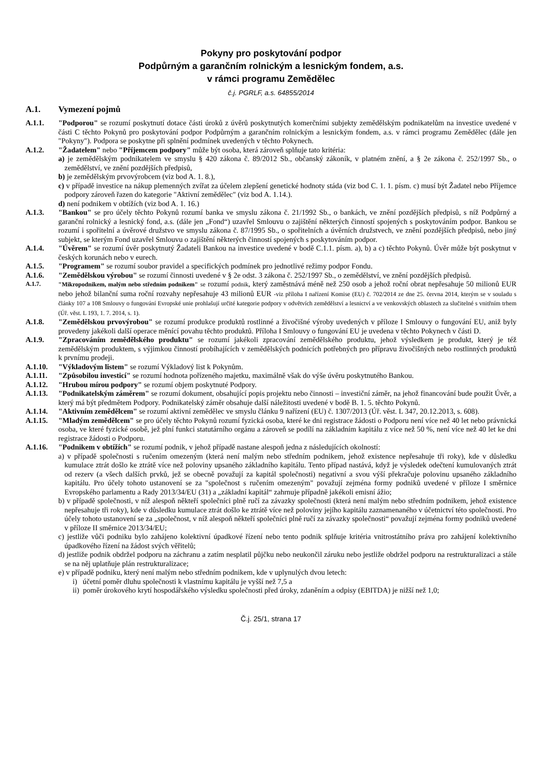Pokyny pro poskytování podpor
Podpůrným a garančním rolnickým a lesnickým fondem, a.s.
v rámci programu Zemědělec
č.j. PGRLF, a.s. 64855/2014
A.1. Vymezení pojmů
A.1.1. "Podporou" se rozumí poskytnutí dotace části úroků z úvěrů poskytnutých komerčními subjekty zemědělským podnikatelům na investice uvedené v části C těchto Pokynů pro poskytování podpor Podpůrným a garančním rolnickým a lesnickým fondem, a.s. v rámci programu Zemědělec (dále jen "Pokyny"). Podpora se poskytne při splnění podmínek uvedených v těchto Pokynech.
A.1.2. "Žadatelem" nebo "Příjemcem podpory" může být osoba, která zároveň splňuje tato kritéria:
a) je zemědělským podnikatelem ve smyslu § 420 zákona č. 89/2012 Sb., občanský zákoník, v platném znění, a § 2e zákona č. 252/1997 Sb., o zemědělství, ve znění pozdějších předpisů,
b) je zemědělským prvovýrobcem (viz bod A. 1. 8.),
c) v případě investice na nákup plemenných zvířat za účelem zlepšení genetické hodnoty stáda (viz bod C. 1. 1. písm. c) musí být Žadatel nebo Příjemce podpory zároveň řazen do kategorie "Aktivní zemědělec" (viz bod A. 1.14.).
d) není podnikem v obtížích (viz bod A. 1. 16.)
A.1.3. "Bankou" se pro účely těchto Pokynů rozumí banka ve smyslu zákona č. 21/1992 Sb., o bankách, ve znění pozdějších předpisů, s níž Podpůrný a garanční rolnický a lesnický fond, a.s. (dále jen „Fond“) uzavřel Smlouvu o zajištění některých činností spojených s poskytováním podpor. Bankou se rozumí i spořitelní a úvěrové družstvo ve smyslu zákona č. 87/1995 Sb., o spořitelních a úvěrních družstvech, ve znění pozdějších předpisů, nebo jiný subjekt, se kterým Fond uzavřel Smlouvu o zajištění některých činností spojených s poskytováním podpor.
A.1.4. "Úvěrem" se rozumí úvěr poskytnutý Žadateli Bankou na investice uvedené v bodě C.1.1. písm. a), b) a c) těchto Pokynů. Úvěr může být poskytnut v českých korunách nebo v eurech.
A.1.5. "Programem" se rozumí soubor pravidel a specifických podmínek pro jednotlivé režimy podpor Fondu.
A.1.6. "Zemědělskou výrobou" se rozumí činnosti uvedené v § 2e odst. 3 zákona č. 252/1997 Sb., o zemědělství, ve znění pozdějších předpisů.
A.1.7. "Mikropodnikem, malým nebo středním podnikem" se rozumí podnik, který zaměstnává méně než 250 osob a jehož roční obrat nepřesahuje 50 milionů EUR nebo jehož bilanční suma roční rozvahy nepřesahuje 43 milionů EUR -viz příloha I nařízení Komise (EU) č. 702/2014 ze dne 25. června 2014, kterým se v souladu s články 107 a 108 Smlouvy o fungování Evropské unie prohlašují určité kategorie podpory v odvětvích zemědělství a lesnictví a ve venkovských oblastech za slučitelné s vnitřním trhem (Úř. věst. L 193, 1. 7. 2014, s. 1).
A.1.8. "Zemědělskou prvovýrobou" se rozumí produkce produktů rostlinné a živočišné výroby uvedených v příloze I Smlouvy o fungování EU, aniž byly provedeny jakékoli další operace měnící povahu těchto produktů. Příloha I Smlouvy o fungování EU je uvedena v těchto Pokynech v části D.
A.1.9. "Zpracováním zemědělského produktu" se rozumí jakékoli zpracování zemědělského produktu, jehož výsledkem je produkt, který je též zemědělským produktem, s výjimkou činností probíhajících v zemědělských podnicích potřebných pro přípravu živočišných nebo rostlinných produktů k prvnímu prodeji.
A.1.10. "Výkladovým listem" se rozumí Výkladový list k Pokynům.
A.1.11. "Způsobilou investicí" se rozumí hodnota pořízeného majetku, maximálně však do výše úvěru poskytnutého Bankou.
A.1.12. "Hrubou mírou podpory" se rozumí objem poskytnuté Podpory.
A.1.13. "Podnikatelským záměrem" se rozumí dokument, obsahující popis projektu nebo činnosti – investiční záměr, na jehož financování bude použit Úvěr, a který má být předmětem Podpory. Podnikatelský záměr obsahuje další náležitosti uvedené v bodě B. 1. 5. těchto Pokynů.
A.1.14. "Aktivním zemědělcem" se rozumí aktivní zemědělec ve smyslu článku 9 nařízení (EU) č. 1307/2013 (Úř. věst. L 347, 20.12.2013, s. 608).
A.1.15. "Mladým zemědělcem" se pro účely těchto Pokynů rozumí fyzická osoba, které ke dni registrace žádosti o Podporu není více než 40 let nebo právnická osoba, ve které fyzické osobě, jež plní funkci statutárního orgánu a zároveň se podílí na základním kapitálu z více než 50 %, není více než 40 let ke dni registrace žádosti o Podporu.
A.1.16. "Podnikem v obtížích" se rozumí podnik, v jehož případě nastane alespoň jedna z následujících okolností:
a) v případě společnosti s ručením omezeným (která není malým nebo středním podnikem, jehož existence nepřesahuje tři roky), kde v důsledku kumulace ztrát došlo ke ztrátě více než poloviny upsaného základního kapitálu. Tento případ nastává, když je výsledek odečtení kumulovaných ztrát od rezerv (a všech dalších prvků, jež se obecně považují za kapitál společnosti) negativní a svou výší překračuje polovinu upsaného základního kapitálu. Pro účely tohoto ustanovení se za "společnost s ručením omezeným" považují zejména formy podniků uvedené v příloze I směrnice Evropského parlamentu a Rady 2013/34/EU (31) a „základní kapitál“ zahrnuje případně jakékoli emisní ážio;
b) v případě společnosti, v níž alespoň někteří společníci plně ručí za závazky společnosti (která není malým nebo středním podnikem, jehož existence nepřesahuje tři roky), kde v důsledku kumulace ztrát došlo ke ztrátě více než poloviny jejího kapitálu zaznamenaného v účetnictví této společnosti. Pro účely tohoto ustanovení se za „společnost, v níž alespoň někteří společníci plně ručí za závazky společnosti“ považují zejména formy podniků uvedené v příloze II směrnice 2013/34/EU;
c) jestliže vůči podniku bylo zahájeno kolektivní úpadkové řízení nebo tento podnik splňuje kritéria vnitrostátního práva pro zahájení kolektivního úpadkového řízení na žádost svých věřitelů;
d) jestliže podnik obdržel podporu na záchranu a zatím nesplatil půjčku nebo neukončil záruku nebo jestliže obdržel podporu na restrukturalizaci a stále se na něj uplatňuje plán restrukturalizace;
e) v případě podniku, který není malým nebo středním podnikem, kde v uplynulých dvou letech:
i) účetní poměr dluhu společnosti k vlastnímu kapitálu je vyšší než 7,5 a
ii) poměr úrokového krytí hospodářského výsledku společnosti před úroky, zdaněním a odpisy (EBITDA) je nižší než 1,0;
Č.j. 25/1, strana 17